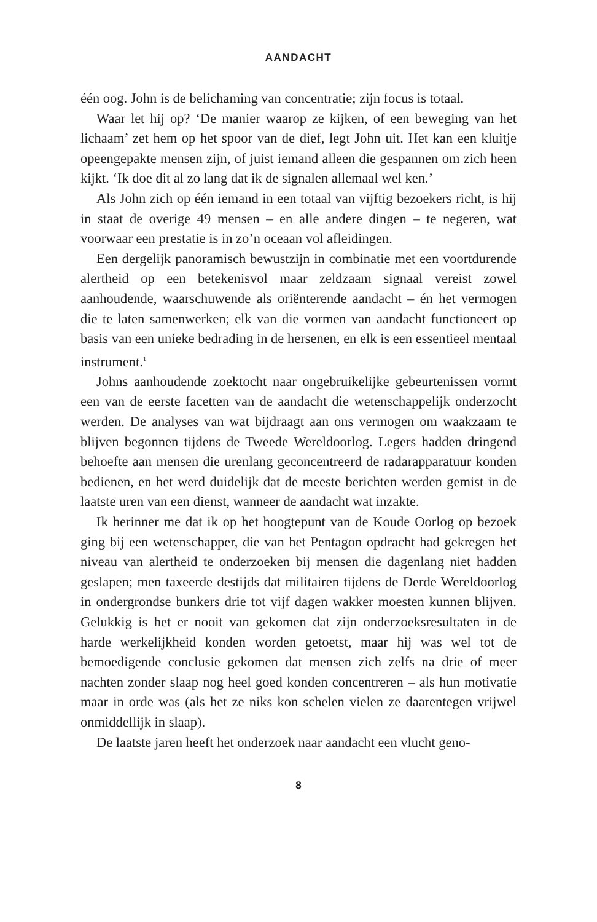AANDACHT
één oog. John is de belichaming van concentratie; zijn focus is totaal.
Waar let hij op? ‘De manier waarop ze kijken, of een beweging van het lichaam’ zet hem op het spoor van de dief, legt John uit. Het kan een kluitje opeengepakte mensen zijn, of juist iemand alleen die gespannen om zich heen kijkt. ‘Ik doe dit al zo lang dat ik de signalen allemaal wel ken.’
Als John zich op één iemand in een totaal van vijftig bezoekers richt, is hij in staat de overige 49 mensen – en alle andere dingen – te negeren, wat voorwaar een prestatie is in zo’n oceaan vol afleidingen.
Een dergelijk panoramisch bewustzijn in combinatie met een voortdurende alertheid op een betekenisvol maar zeldzaam signaal vereist zowel aanhoudende, waarschuwende als oriënterende aandacht – én het vermogen die te laten samenwerken; elk van die vormen van aandacht functioneert op basis van een unieke bedrading in de hersenen, en elk is een essentieel mentaal instrument.<sup>1</sup>
Johns aanhoudende zoektocht naar ongebruikelijke gebeurtenissen vormt een van de eerste facetten van de aandacht die wetenschappelijk onderzocht werden. De analyses van wat bijdraagt aan ons vermogen om waakzaam te blijven begonnen tijdens de Tweede Wereldoorlog. Legers hadden dringend behoefte aan mensen die urenlang geconcentreerd de radarapparatuur konden bedienen, en het werd duidelijk dat de meeste berichten werden gemist in de laatste uren van een dienst, wanneer de aandacht wat inzakte.
Ik herinner me dat ik op het hoogtepunt van de Koude Oorlog op bezoek ging bij een wetenschapper, die van het Pentagon opdracht had gekregen het niveau van alertheid te onderzoeken bij mensen die dagenlang niet hadden geslapen; men taxeerde destijds dat militairen tijdens de Derde Wereldoorlog in ondergrondse bunkers drie tot vijf dagen wakker moesten kunnen blijven. Gelukkig is het er nooit van gekomen dat zijn onderzoeksresultaten in de harde werkelijkheid konden worden getoetst, maar hij was wel tot de bemoedigende conclusie gekomen dat mensen zich zelfs na drie of meer nachten zonder slaap nog heel goed konden concentreren – als hun motivatie maar in orde was (als het ze niks kon schelen vielen ze daarentegen vrijwel onmiddellijk in slaap).
De laatste jaren heeft het onderzoek naar aandacht een vlucht geno-
8